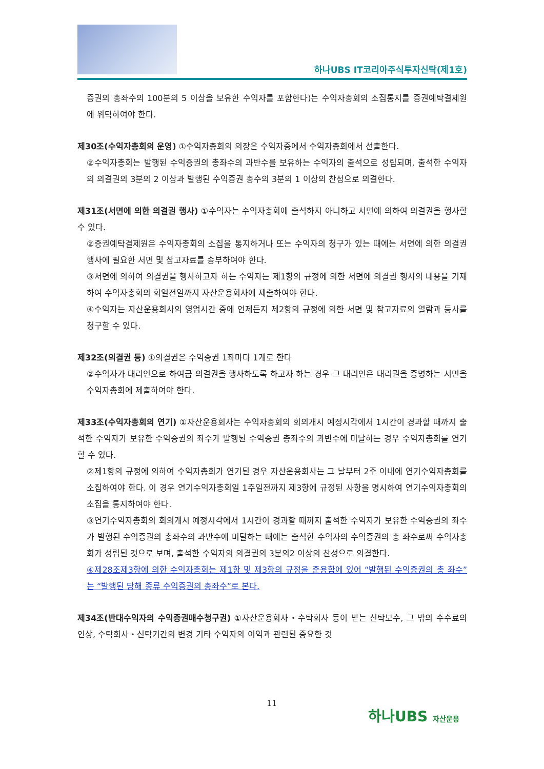하나UBS IT코리아주식투자신탁(제1호)
증권의 총좌수의 100분의 5 이상을 보유한 수익자를 포함한다)는 수익자총회의 소집통지를 증권예탁결제원에 위탁하여야 한다.
제30조(수익자총회의 운영) ①수익자총회의 의장은 수익자중에서 수익자총회에서 선출한다.
②수익자총회는 발행된 수익증권의 총좌수의 과반수를 보유하는 수익자의 출석으로 성립되며, 출석한 수익자의 의결권의 3분의 2 이상과 발행된 수익증권 총수의 3분의 1 이상의 찬성으로 의결한다.
제31조(서면에 의한 의결권 행사) ①수익자는 수익자총회에 출석하지 아니하고 서면에 의하여 의결권을 행사할 수 있다.
②증권예탁결제원은 수익자총회의 소집을 통지하거나 또는 수익자의 청구가 있는 때에는 서면에 의한 의결권행사에 필요한 서면 및 참고자료를 송부하여야 한다.
③서면에 의하여 의결권을 행사하고자 하는 수익자는 제1항의 규정에 의한 서면에 의결권 행사의 내용을 기재하여 수익자총회의 회일전일까지 자산운용회사에 제출하여야 한다.
④수익자는 자산운용회사의 영업시간 중에 언제든지 제2항의 규정에 의한 서면 및 참고자료의 열람과 등사를 청구할 수 있다.
제32조(의결권 등) ①의결권은 수익증권 1좌마다 1개로 한다
②수익자가 대리인으로 하여금 의결권을 행사하도록 하고자 하는 경우 그 대리인은 대리권을 증명하는 서면을 수익자총회에 제출하여야 한다.
제33조(수익자총회의 연기) ①자산운용회사는 수익자총회의 회의개시 예정시각에서 1시간이 경과할 때까지 출석한 수익자가 보유한 수익증권의 좌수가 발행된 수익증권 총좌수의 과반수에 미달하는 경우 수익자총회를 연기할 수 있다.
②제1항의 규정에 의하여 수익자총회가 연기된 경우 자산운용회사는 그 날부터 2주 이내에 연기수익자총회를 소집하여야 한다. 이 경우 연기수익자총회일 1주일전까지 제3항에 규정된 사항을 명시하여 연기수익자총회의 소집을 통지하여야 한다.
③연기수익자총회의 회의개시 예정시각에서 1시간이 경과할 때까지 출석한 수익자가 보유한 수익증권의 좌수가 발행된 수익증권의 총좌수의 과반수에 미달하는 때에는 출석한 수익자의 수익증권의 총 좌수로써 수익자총회가 성립된 것으로 보며, 출석한 수익자의 의결권의 3분의2 이상의 찬성으로 의결한다.
④제28조제3항에 의한 수익자총회는 제1항 및 제3항의 규정을 준용함에 있어 “발행된 수익증권의 총 좌수”는 “발행된 당해 종류 수익증권의 총좌수”로 본다.
제34조(반대수익자의 수익증권매수청구권) ①자산운용회사・수탁회사 등이 받는 신탁보수, 그 밖의 수수료의 인상, 수탁회사・신탁기간의 변경 기타 수익자의 이익과 관련된 중요한 것
11
하나UBS 자산운용